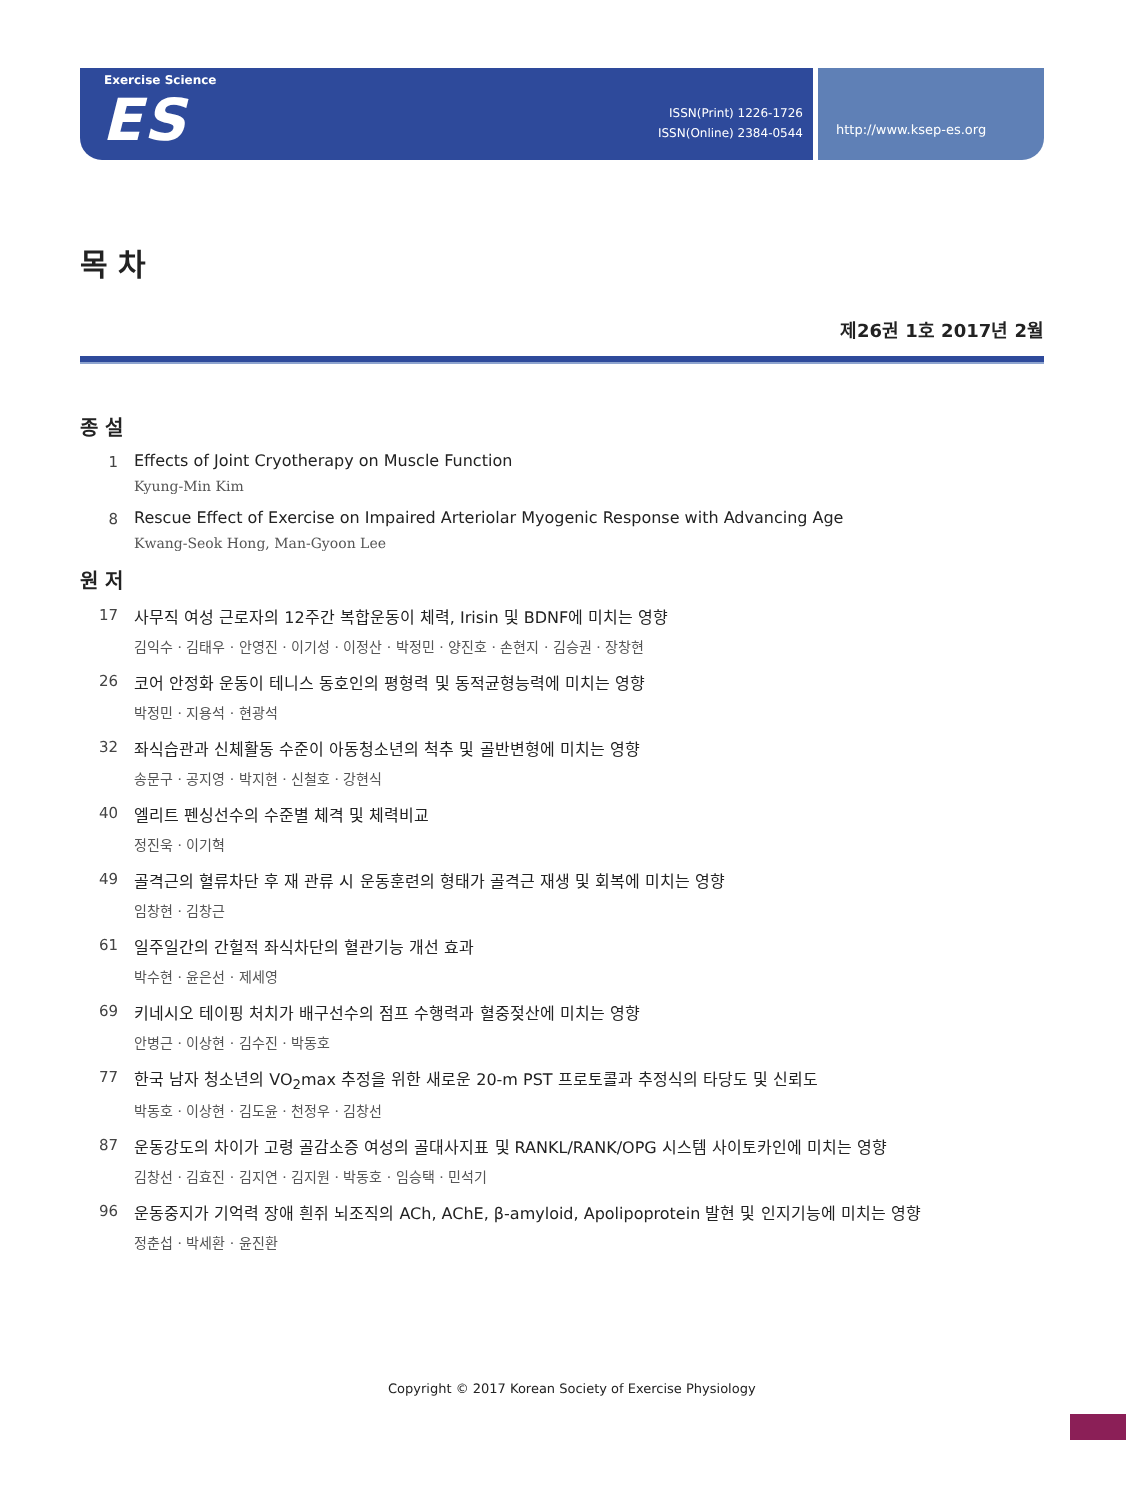Exercise Science
ES
ISSN(Print) 1226-1726
ISSN(Online) 2384-0544
http://www.ksep-es.org
목 차
제26권 1호 2017년 2월
종 설
1 Effects of Joint Cryotherapy on Muscle Function
Kyung-Min Kim
8 Rescue Effect of Exercise on Impaired Arteriolar Myogenic Response with Advancing Age
Kwang-Seok Hong, Man-Gyoon Lee
원 저
17 사무직 여성 근로자의 12주간 복합운동이 체력, Irisin 및 BDNF에 미치는 영향
김익수 · 김태우 · 안영진 · 이기성 · 이정산 · 박정민 · 양진호 · 손현지 · 김승권 · 장창현
26 코어 안정화 운동이 테니스 동호인의 평형력 및 동적균형능력에 미치는 영향
박정민 · 지용석 · 현광석
32 좌식습관과 신체활동 수준이 아동청소년의 척추 및 골반변형에 미치는 영향
송문구 · 공지영 · 박지현 · 신철호 · 강현식
40 엘리트 펜싱선수의 수준별 체격 및 체력비교
정진욱 · 이기혁
49 골격근의 혈류차단 후 재 관류 시 운동훈련의 형태가 골격근 재생 및 회복에 미치는 영향
임창현 · 김창근
61 일주일간의 간헐적 좌식차단의 혈관기능 개선 효과
박수현 · 윤은선 · 제세영
69 키네시오 테이핑 처치가 배구선수의 점프 수행력과 혈중젖산에 미치는 영향
안병근 · 이상현 · 김수진 · 박동호
77 한국 남자 청소년의 VO<sub>2</sub>max 추정을 위한 새로운 20-m PST 프로토콜과 추정식의 타당도 및 신뢰도
박동호 · 이상현 · 김도윤 · 천정우 · 김창선
87 운동강도의 차이가 고령 골감소증 여성의 골대사지표 및 RANKL/RANK/OPG 시스템 사이토카인에 미치는 영향
김창선 · 김효진 · 김지연 · 김지원 · 박동호 · 임승택 · 민석기
96 운동중지가 기억력 장애 흰쥐 뇌조직의 ACh, AChE, β-amyloid, Apolipoprotein 발현 및 인지기능에 미치는 영향
정춘섭 · 박세환 · 윤진환
Copyright © 2017 Korean Society of Exercise Physiology